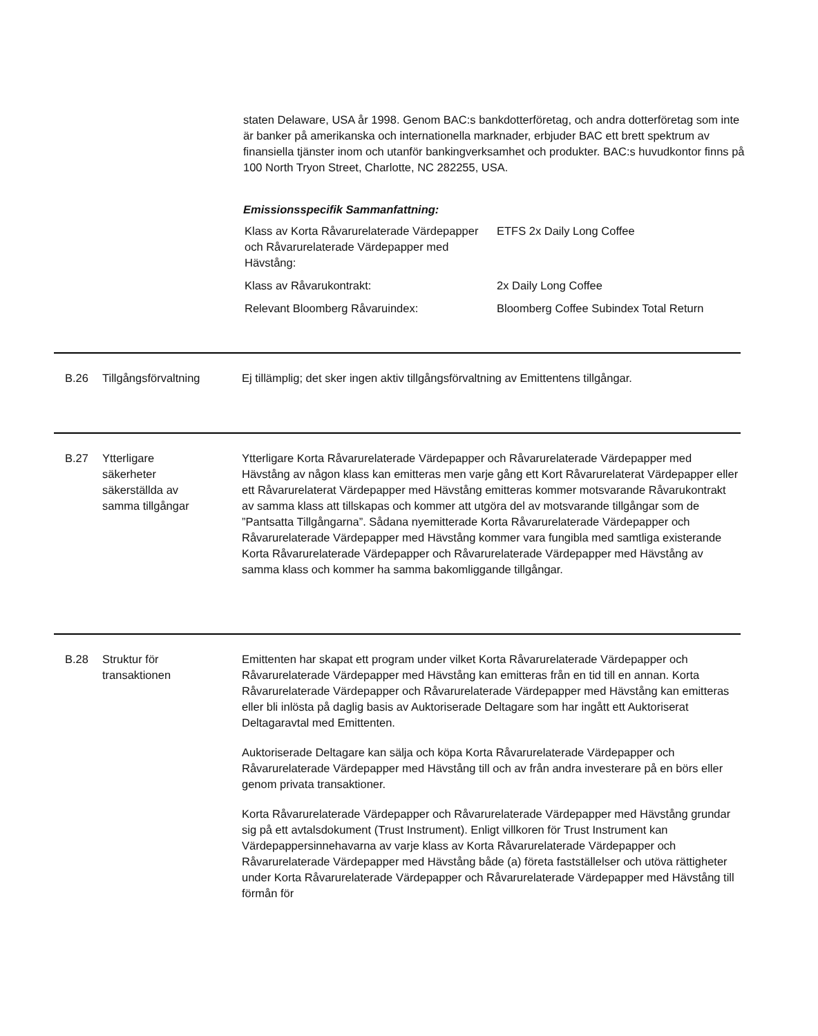staten Delaware, USA år 1998. Genom BAC:s bankdotterföretag, och andra dotterföretag som inte är banker på amerikanska och internationella marknader, erbjuder BAC ett brett spektrum av finansiella tjänster inom och utanför bankingverksamhet och produkter. BAC:s huvudkontor finns på 100 North Tryon Street, Charlotte, NC 282255, USA.
Emissionsspecifik Sammanfattning:
| Klass av Korta Råvarurelaterade Värdepapper och Råvarurelaterade Värdepapper med Hävstång: | ETFS 2x Daily Long Coffee |
| Klass av Råvarukontrakt: | 2x Daily Long Coffee |
| Relevant Bloomberg Råvaruindex: | Bloomberg Coffee Subindex Total Return |
B.26 Tillgångsförvaltning Ej tillämplig; det sker ingen aktiv tillgångsförvaltning av Emittentens tillgångar.
B.27 Ytterligare
säkerheter
säkerställda av
samma tillgångar
Ytterligare Korta Råvarurelaterade Värdepapper och Råvarurelaterade Värdepapper med Hävstång av någon klass kan emitteras men varje gång ett Kort Råvarurelaterat Värdepapper eller ett Råvarurelaterat Värdepapper med Hävstång emitteras kommer motsvarande Råvarukontrakt av samma klass att tillskapas och kommer att utgöra del av motsvarande tillgångar som de ”Pantsatta Tillgångarna”. Sådana nyemitterade Korta Råvarurelaterade Värdepapper och Råvarurelaterade Värdepapper med Hävstång kommer vara fungibla med samtliga existerande Korta Råvarurelaterade Värdepapper och Råvarurelaterade Värdepapper med Hävstång av samma klass och kommer ha samma bakomliggande tillgångar.
B.28 Struktur för
transaktionen
Emittenten har skapat ett program under vilket Korta Råvarurelaterade Värdepapper och Råvarurelaterade Värdepapper med Hävstång kan emitteras från en tid till en annan. Korta Råvarurelaterade Värdepapper och Råvarurelaterade Värdepapper med Hävstång kan emitteras eller bli inlösta på daglig basis av Auktoriserade Deltagare som har ingått ett Auktoriserat Deltagaravtal med Emittenten.
Auktoriserade Deltagare kan sälja och köpa Korta Råvarurelaterade Värdepapper och Råvarurelaterade Värdepapper med Hävstång till och av från andra investerare på en börs eller genom privata transaktioner.
Korta Råvarurelaterade Värdepapper och Råvarurelaterade Värdepapper med Hävstång grundar sig på ett avtalsdokument (Trust Instrument). Enligt villkoren för Trust Instrument kan Värdepappersinnehavarna av varje klass av Korta Råvarurelaterade Värdepapper och Råvarurelaterade Värdepapper med Hävstång både (a) företa fastställelser och utöva rättigheter under Korta Råvarurelaterade Värdepapper och Råvarurelaterade Värdepapper med Hävstång till förmån för